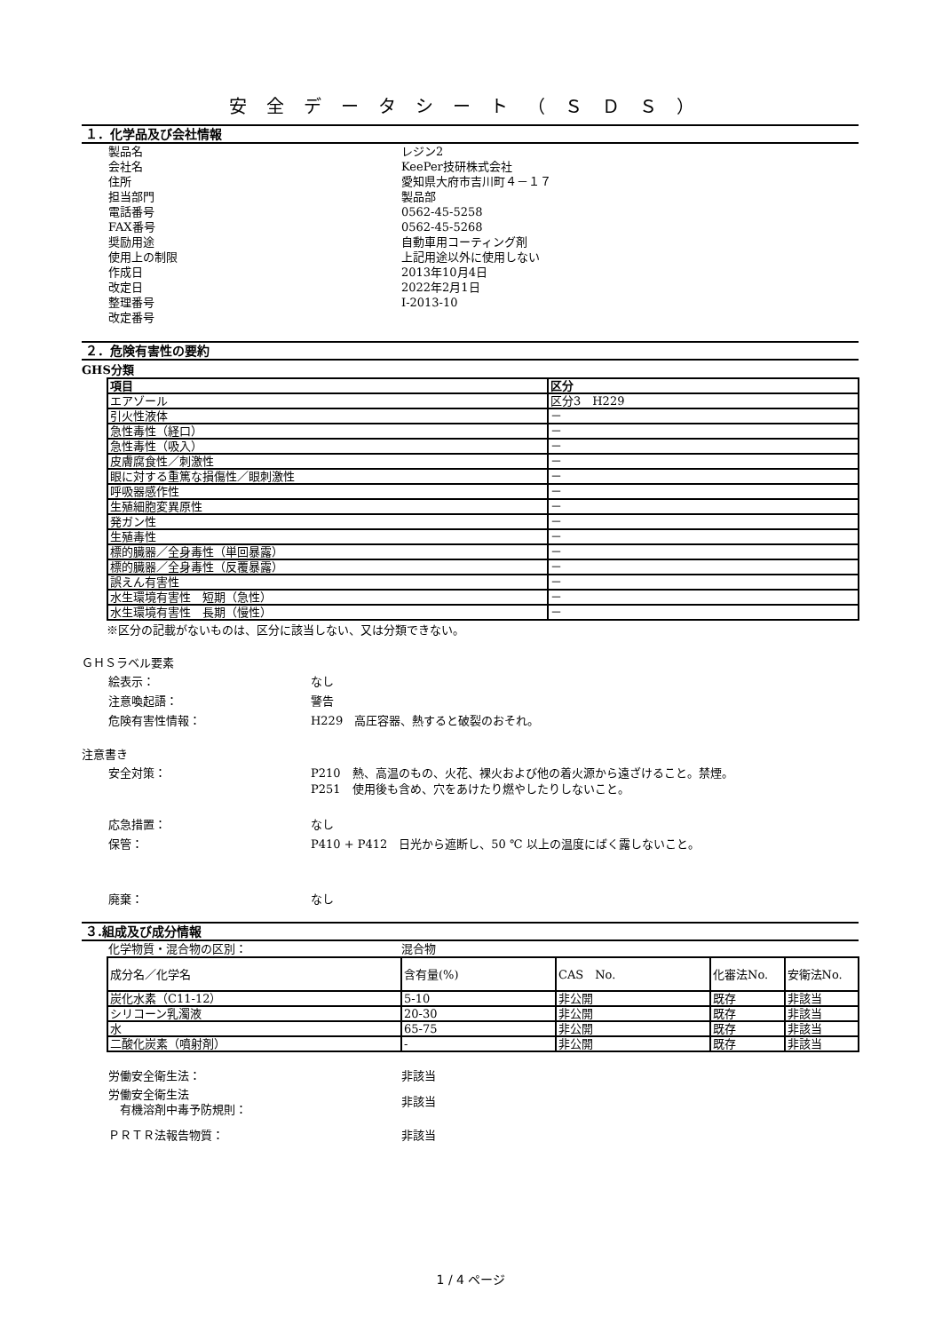安全データシート（ＳＤＳ）
１．化学品及び会社情報
製品名 レジン2
会社名 KeePer技研株式会社
住所 愛知県大府市吉川町４－１７
担当部門 製品部
電話番号 0562-45-5258
FAX番号 0562-45-5268
奨励用途 自動車用コーティング剤
使用上の制限 上記用途以外に使用しない
作成日 2013年10月4日
改定日 2022年2月1日
整理番号 I-2013-10
改定番号
２．危険有害性の要約
GHS分類
| 項目 | 区分 |
| --- | --- |
| エアゾール | 区分3 H229 |
| 引火性液体 | － |
| 急性毒性（経口） | － |
| 急性毒性（吸入） | － |
| 皮膚腐食性／刺激性 | － |
| 眼に対する重篤な損傷性／眼刺激性 | － |
| 呼吸器感作性 | － |
| 生殖細胞変異原性 | － |
| 発ガン性 | － |
| 生殖毒性 | － |
| 標的臓器／全身毒性（単回暴露） | － |
| 標的臓器／全身毒性（反覆暴露） | － |
| 誤えん有害性 | － |
| 水生環境有害性 短期（急性） | － |
| 水生環境有害性 長期（慢性） | － |
※区分の記載がないものは、区分に該当しない、又は分類できない。
ＧＨＳラベル要素
絵表示： なし
注意喚起語： 警告
危険有害性情報： H229　高圧容器、熱すると破裂のおそれ。
注意書き
安全対策： P210　熱、高温のもの、火花、裸火および他の着火源から遠ざけること。禁煙。
P251　使用後も含め、穴をあけたり燃やしたりしないこと。
応急措置： なし
保管： P410 + P412　日光から遮断し、50 ℃ 以上の温度にばく露しないこと。
廃棄： なし
３.組成及び成分情報
化学物質・混合物の区別： 混合物
| 成分名／化学名 | 含有量(%) | CAS No. | 化審法No. | 安衛法No. |
| 炭化水素（C11-12） | 5-10 | 非公開 | 既存 | 非該当 |
| シリコーン乳濁液 | 20-30 | 非公開 | 既存 | 非該当 |
| 水 | 65-75 | 非公開 | 既存 | 非該当 |
| 二酸化炭素（噴射剤） | - | 非公開 | 既存 | 非該当 |
労働安全衛生法： 非該当
労働安全衛生法
　有機溶剤中毒予防規則： 非該当
ＰＲＴＲ法報告物質： 非該当
1 / 4 ページ